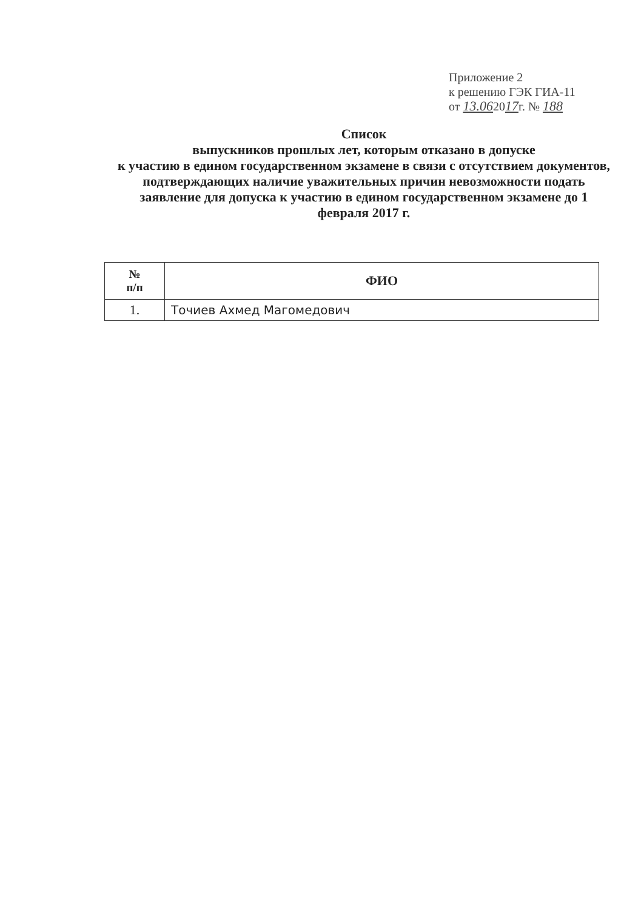Приложение 2
к решению ГЭК ГИА-11
от 13.062017г. № 188
Список
выпускников прошлых лет, которым отказано в допуске
к участию в едином государственном экзамене в связи с отсутствием документов, подтверждающих наличие уважительных причин невозможности подать заявление для допуска к участию в едином государственном экзамене до 1 февраля 2017 г.
| № п/п | ФИО |
| --- | --- |
| 1. | Точиев Ахмед Магомедович |